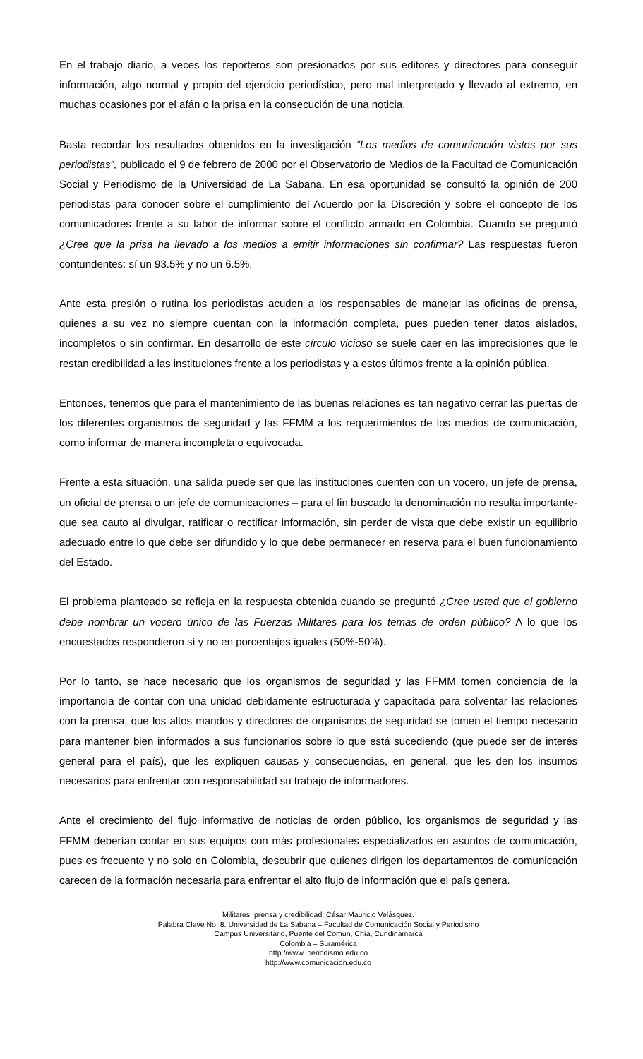En el trabajo diario, a veces los reporteros son presionados por sus editores y directores para conseguir información, algo normal y propio del ejercicio periodístico, pero mal interpretado y llevado al extremo, en muchas ocasiones por el afán o la prisa en la consecución de una noticia.
Basta recordar los resultados obtenidos en la investigación “Los medios de comunicación vistos por sus periodistas”, publicado el 9 de febrero de 2000 por el Observatorio de Medios de la Facultad de Comunicación Social y Periodismo de la Universidad de La Sabana. En esa oportunidad se consultó la opinión de 200 periodistas para conocer sobre el cumplimiento del Acuerdo por la Discreción y sobre el concepto de los comunicadores frente a su labor de informar sobre el conflicto armado en Colombia. Cuando se preguntó ¿Cree que la prisa ha llevado a los medios a emitir informaciones sin confirmar? Las respuestas fueron contundentes: sí un 93.5% y no un 6.5%.
Ante esta presión o rutina los periodistas acuden a los responsables de manejar las oficinas de prensa, quienes a su vez no siempre cuentan con la información completa, pues pueden tener datos aislados, incompletos o sin confirmar. En desarrollo de este círculo vicioso se suele caer en las imprecisiones que le restan credibilidad a las instituciones frente a los periodistas y a estos últimos frente a la opinión pública.
Entonces, tenemos que para el mantenimiento de las buenas relaciones es tan negativo cerrar las puertas de los diferentes organismos de seguridad y las FFMM a los requerimientos de los medios de comunicación, como informar de manera incompleta o equivocada.
Frente a esta situación, una salida puede ser que las instituciones cuenten con un vocero, un jefe de prensa, un oficial de prensa o un jefe de comunicaciones – para el fin buscado la denominación no resulta importante- que sea cauto al divulgar, ratificar o rectificar información, sin perder de vista que debe existir un equilibrio adecuado entre lo que debe ser difundido y lo que debe permanecer en reserva para el buen funcionamiento del Estado.
El problema planteado se refleja en la respuesta obtenida cuando se preguntó ¿Cree usted que el gobierno debe nombrar un vocero único de las Fuerzas Militares para los temas de orden público? A lo que los encuestados respondieron sí y no en porcentajes iguales (50%-50%).
Por lo tanto, se hace necesario que los organismos de seguridad y las FFMM tomen conciencia de la importancia de contar con una unidad debidamente estructurada y capacitada para solventar las relaciones con la prensa, que los altos mandos y directores de organismos de seguridad se tomen el tiempo necesario para mantener bien informados a sus funcionarios sobre lo que está sucediendo (que puede ser de interés general para el país), que les expliquen causas y consecuencias, en general, que les den los insumos necesarios para enfrentar con responsabilidad su trabajo de informadores.
Ante el crecimiento del flujo informativo de noticias de orden público, los organismos de seguridad y las FFMM deberían contar en sus equipos con más profesionales especializados en asuntos de comunicación, pues es frecuente y no solo en Colombia, descubrir que quienes dirigen los departamentos de comunicación carecen de la formación necesaria para enfrentar el alto flujo de información que el país genera.
Militares, prensa y credibilidad. César Mauricio Velásquez.
Palabra Clave No. 8. Universidad de La Sabana – Facultad de Comunicación Social y Periodismo
Campus Universitario, Puente del Común, Chía, Cundinamarca
Colombia – Suramérica
http://www. periodismo.edu.co
http://www.comunicacion.edu.co